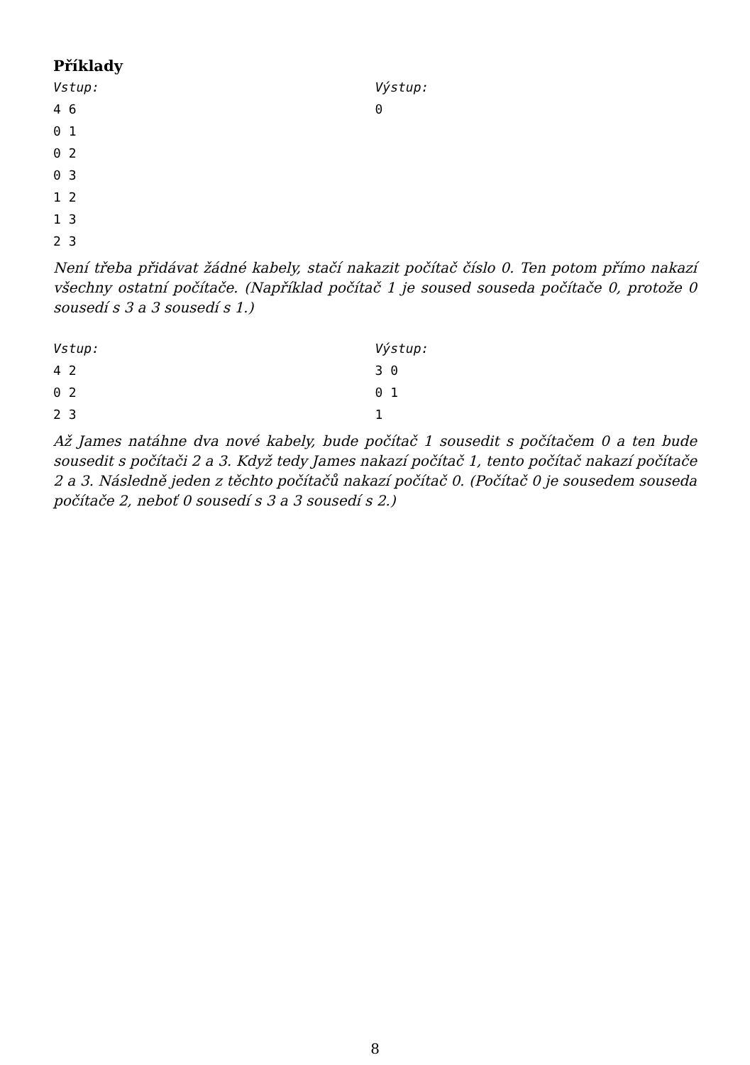Příklady
Vstup:
4 6
0 1
0 2
0 3
1 2
1 3
2 3
Výstup:
0
Není třeba přidávat žádné kabely, stačí nakazit počítač číslo 0. Ten potom přímo nakazí všechny ostatní počítače. (Například počítač 1 je soused souseda počítače 0, protože 0 sousedí s 3 a 3 sousedí s 1.)
Vstup:
4 2
0 2
2 3
Výstup:
3 0
0 1
1
Až James natáhne dva nové kabely, bude počítač 1 sousedit s počítačem 0 a ten bude sousedit s počítači 2 a 3. Když tedy James nakazí počítač 1, tento počítač nakazí počítače 2 a 3. Následně jeden z těchto počítačů nakazí počítač 0. (Počítač 0 je sousedem souseda počítače 2, neboť 0 sousedí s 3 a 3 sousedí s 2.)
8